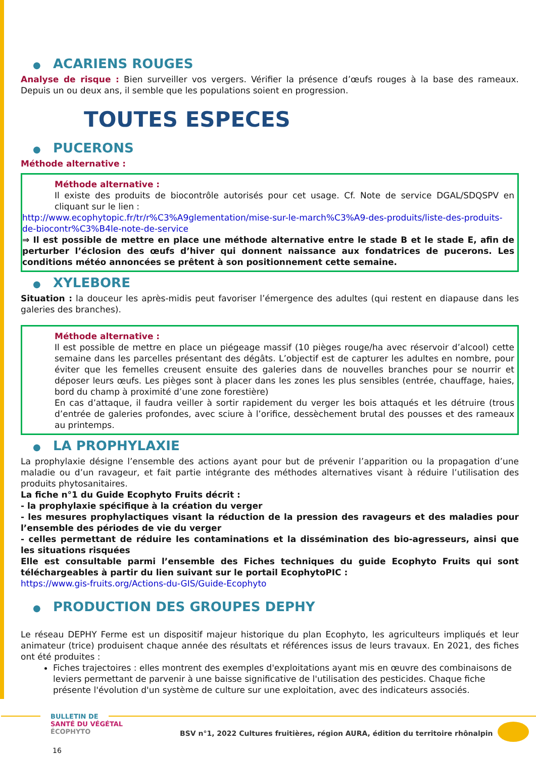● ACARIENS ROUGES
Analyse de risque : Bien surveiller vos vergers. Vérifier la présence d’œufs rouges à la base des rameaux. Depuis un ou deux ans, il semble que les populations soient en progression.
TOUTES ESPECES
● PUCERONS
Méthode alternative :
Méthode alternative :
Il existe des produits de biocontrôle autorisés pour cet usage. Cf. Note de service DGAL/SDQSPV en cliquant sur le lien :
http://www.ecophytopic.fr/tr/r%C3%A9glementation/mise-sur-le-march%C3%A9-des-produits/liste-des-produits-de-biocontr%C3%B4le-note-de-service
⇒ Il est possible de mettre en place une méthode alternative entre le stade B et le stade E, afin de perturber l’éclosion des œufs d’hiver qui donnent naissance aux fondatrices de pucerons. Les conditions météo annoncées se prêtent à son positionnement cette semaine.
● XYLEBORE
Situation : la douceur les après-midis peut favoriser l’émergence des adultes (qui restent en diapause dans les galeries des branches).
Méthode alternative :
Il est possible de mettre en place un piégeage massif (10 pièges rouge/ha avec réservoir d’alcool) cette semaine dans les parcelles présentant des dégâts. L’objectif est de capturer les adultes en nombre, pour éviter que les femelles creusent ensuite des galeries dans de nouvelles branches pour se nourrir et déposer leurs œufs. Les pièges sont à placer dans les zones les plus sensibles (entrée, chauffage, haies, bord du champ à proximité d’une zone forestière)
En cas d’attaque, il faudra veiller à sortir rapidement du verger les bois attaqués et les détruire (trous d’entrée de galeries profondes, avec sciure à l’orifice, dessèchement brutal des pousses et des rameaux au printemps.
● LA PROPHYLAXIE
La prophylaxie désigne l’ensemble des actions ayant pour but de prévenir l’apparition ou la propagation d’une maladie ou d’un ravageur, et fait partie intégrante des méthodes alternatives visant à réduire l’utilisation des produits phytosanitaires.
La fiche n°1 du Guide Ecophyto Fruits décrit :
- la prophylaxie spécifique à la création du verger
- les mesures prophylactiques visant la réduction de la pression des ravageurs et des maladies pour l’ensemble des périodes de vie du verger
- celles permettant de réduire les contaminations et la dissémination des bio-agresseurs, ainsi que les situations risquées
Elle est consultable parmi l’ensemble des Fiches techniques du guide Ecophyto Fruits qui sont téléchargeables à partir du lien suivant sur le portail EcophytoPIC :
https://www.gis-fruits.org/Actions-du-GIS/Guide-Ecophyto
● PRODUCTION DES GROUPES DEPHY
Le réseau DEPHY Ferme est un dispositif majeur historique du plan Ecophyto, les agriculteurs impliqués et leur animateur (trice) produisent chaque année des résultats et références issus de leurs travaux. En 2021, des fiches ont été produites :
Fiches trajectoires : elles montrent des exemples d'exploitations ayant mis en œuvre des combinaisons de leviers permettant de parvenir à une baisse significative de l'utilisation des pesticides. Chaque fiche présente l'évolution d'un système de culture sur une exploitation, avec des indicateurs associés.
BULLETIN DE
SANTÉ DU VÉGÉTAL
ÉCOPHYTO
BSV n°1, 2022 Cultures fruitières, région AURA, édition du territoire rhônalpin
16